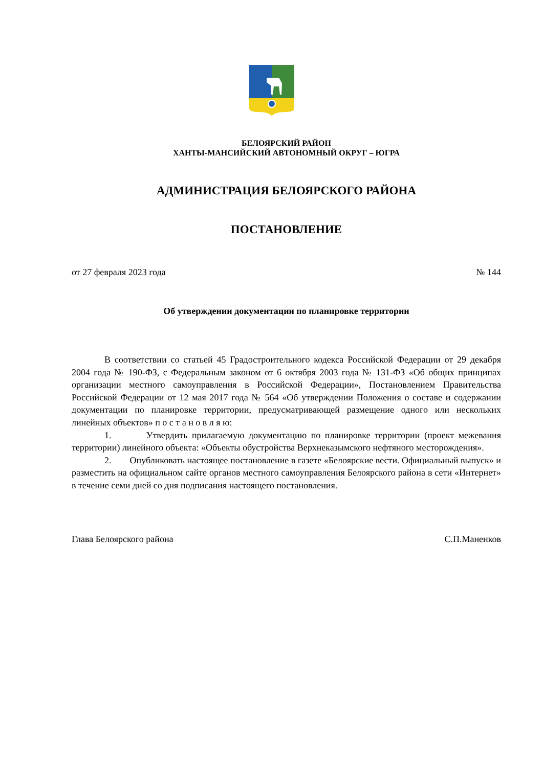БЕЛОЯРСКИЙ РАЙОН
ХАНТЫ-МАНСИЙСКИЙ АВТОНОМНЫЙ ОКРУГ – ЮГРА
АДМИНИСТРАЦИЯ БЕЛОЯРСКОГО РАЙОНА
ПОСТАНОВЛЕНИЕ
от 27 февраля 2023 года № 144
Об утверждении документации по планировке территории
В соответствии со статьей 45 Градостроительного кодекса Российской Федерации от 29 декабря 2004 года № 190-ФЗ, с Федеральным законом от 6 октября 2003 года № 131-ФЗ «Об общих принципах организации местного самоуправления в Российской Федерации», Постановлением Правительства Российской Федерации от 12 мая 2017 года № 564 «Об утверждении Положения о составе и содержании документации по планировке территории, предусматривающей размещение одного или нескольких линейных объектов» п о с т а н о в л я ю:
1. Утвердить прилагаемую документацию по планировке территории (проект межевания территории) линейного объекта: «Объекты обустройства Верхнеказымского нефтяного месторождения».
2. Опубликовать настоящее постановление в газете «Белоярские вести. Официальный выпуск» и разместить на официальном сайте органов местного самоуправления Белоярского района в сети «Интернет» в течение семи дней со дня подписания настоящего постановления.
Глава Белоярского района С.П.Маненков